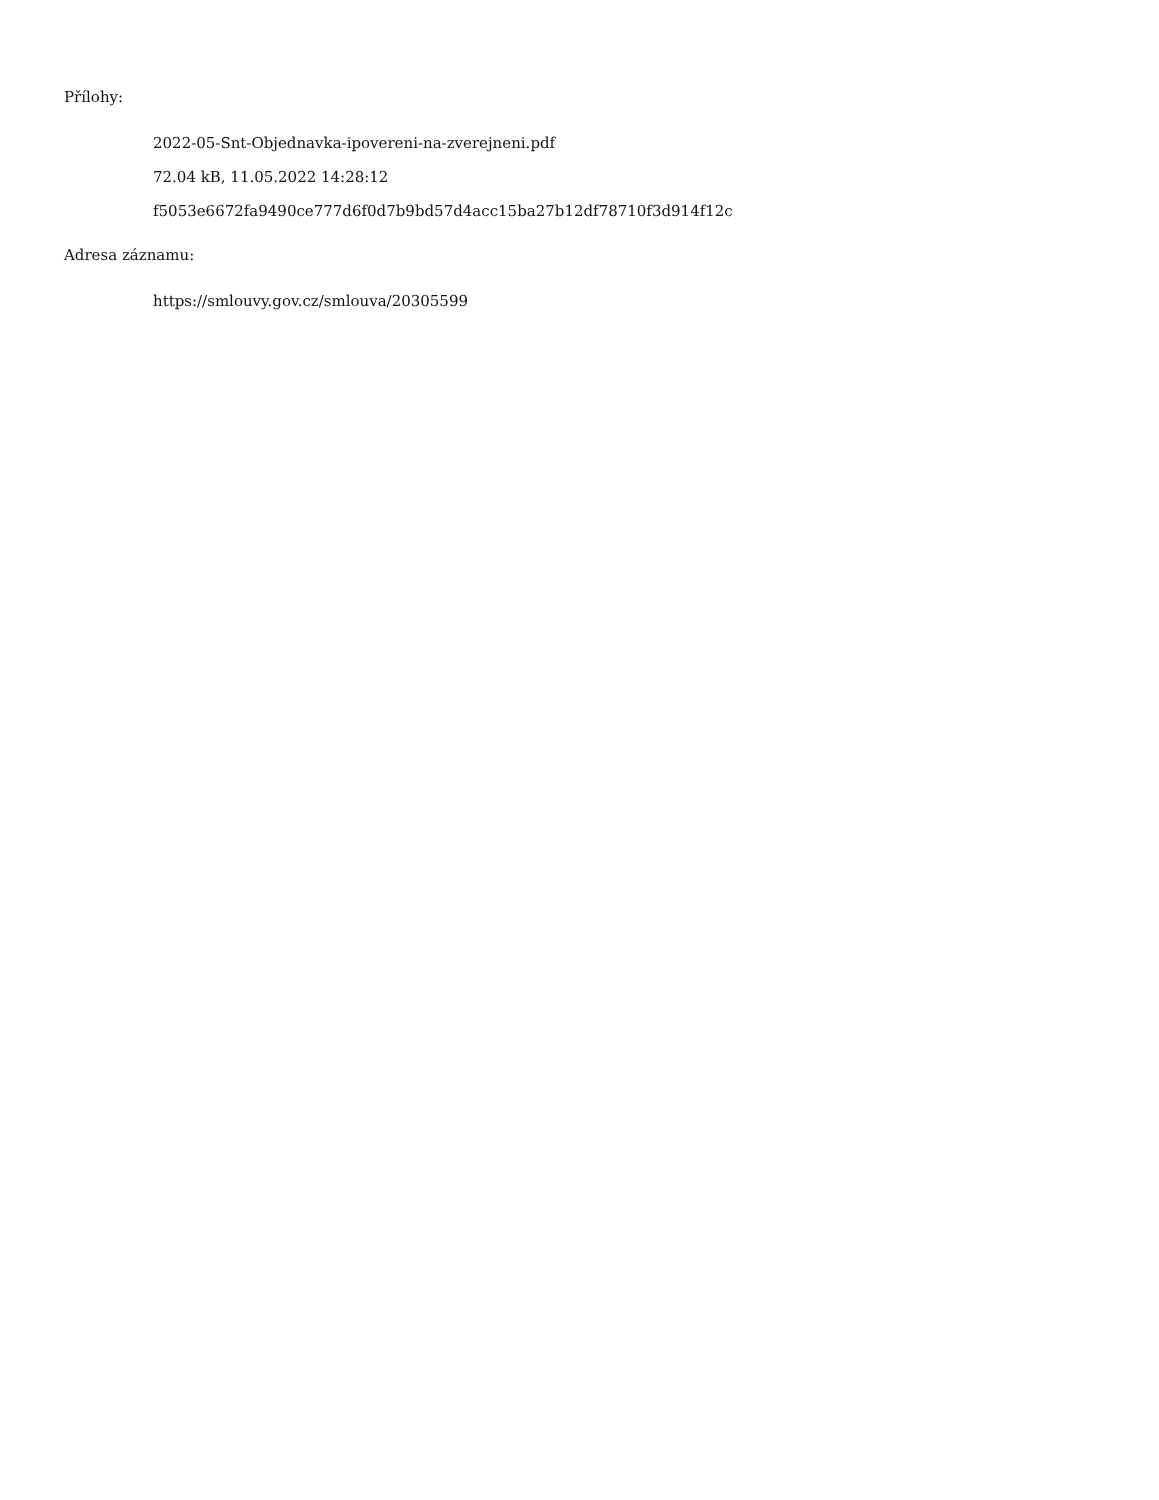Přílohy:
2022-05-Snt-Objednavka-ipovereni-na-zverejneni.pdf
72.04 kB, 11.05.2022 14:28:12
f5053e6672fa9490ce777d6f0d7b9bd57d4acc15ba27b12df78710f3d914f12c
Adresa záznamu:
https://smlouvy.gov.cz/smlouva/20305599